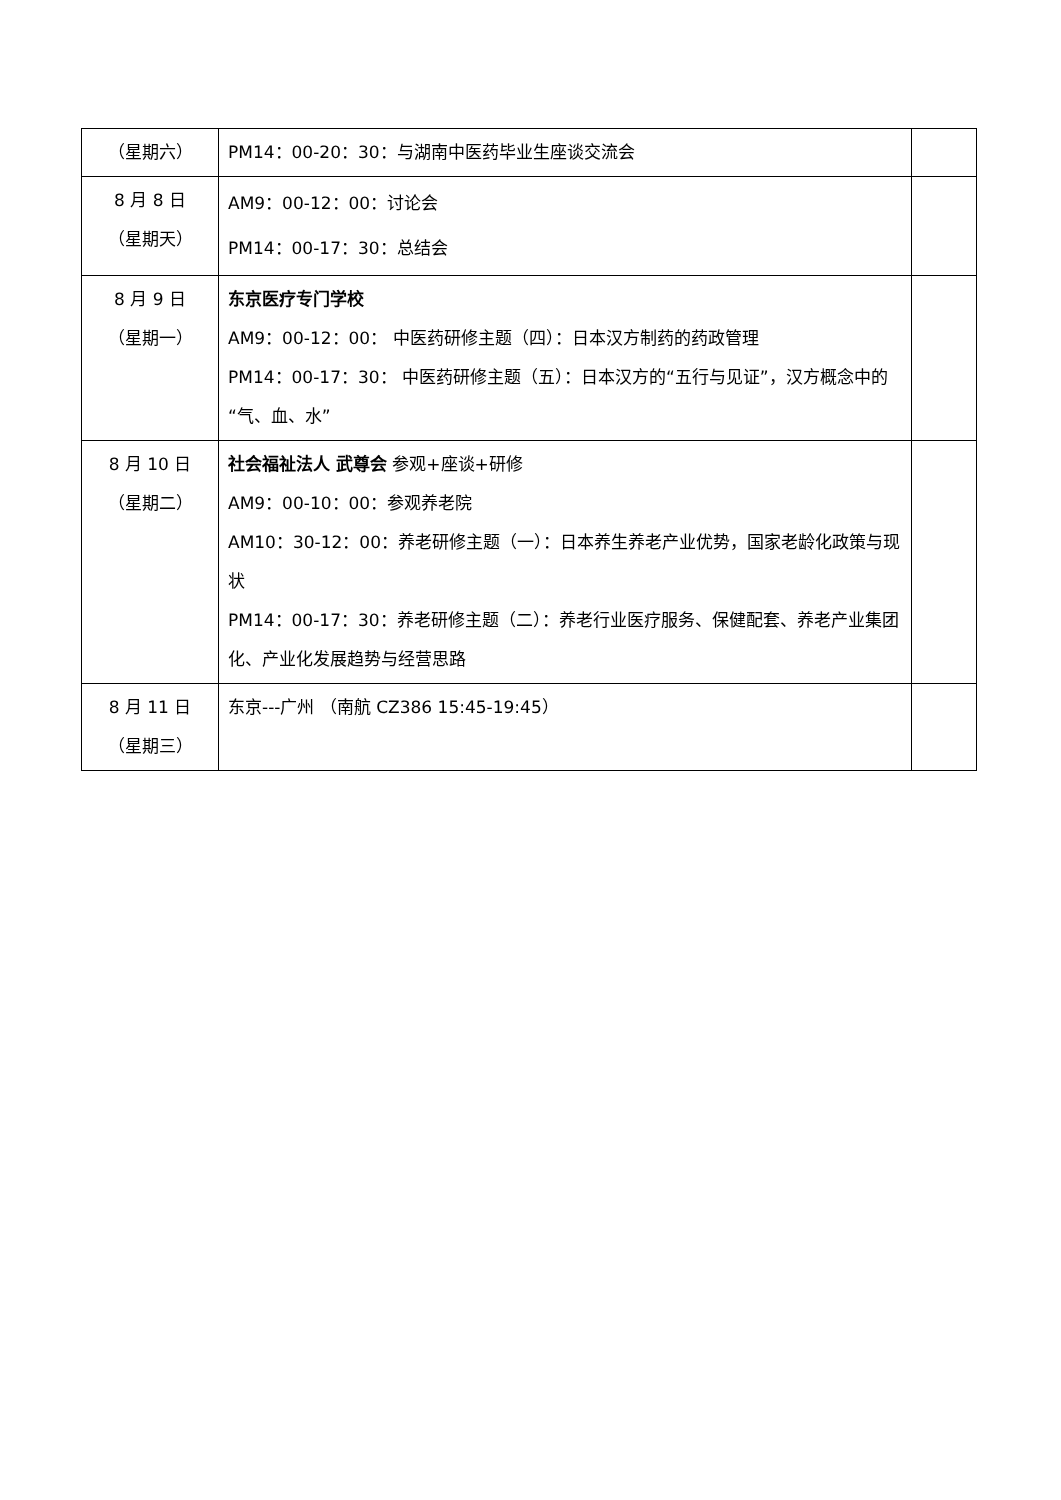| （星期六） | PM14：00-20：30：与湖南中医药毕业生座谈交流会 | |
| 8 月 8 日 （星期天） | AM9：00-12：00：讨论会 PM14：00-17：30：总结会 | |
| 8 月 9 日 （星期一） | 东京医疗专门学校 AM9：00-12：00： 中医药研修主题（四）：日本汉方制药的药政管理 PM14：00-17：30： 中医药研修主题（五）：日本汉方的“五行与见证”，汉方概念中的“气、血、水” | |
| 8 月 10 日 （星期二） | 社会福祉法人 武尊会 参观+座谈+研修 AM9：00-10：00：参观养老院 AM10：30-12：00：养老研修主题（一）：日本养生养老产业优势，国家老龄化政策与现状 PM14：00-17：30：养老研修主题（二）：养老行业医疗服务、保健配套、养老产业集团化、产业化发展趋势与经营思路 | |
| 8 月 11 日 （星期三） | 东京---广州 （南航 CZ386 15:45-19:45） | |